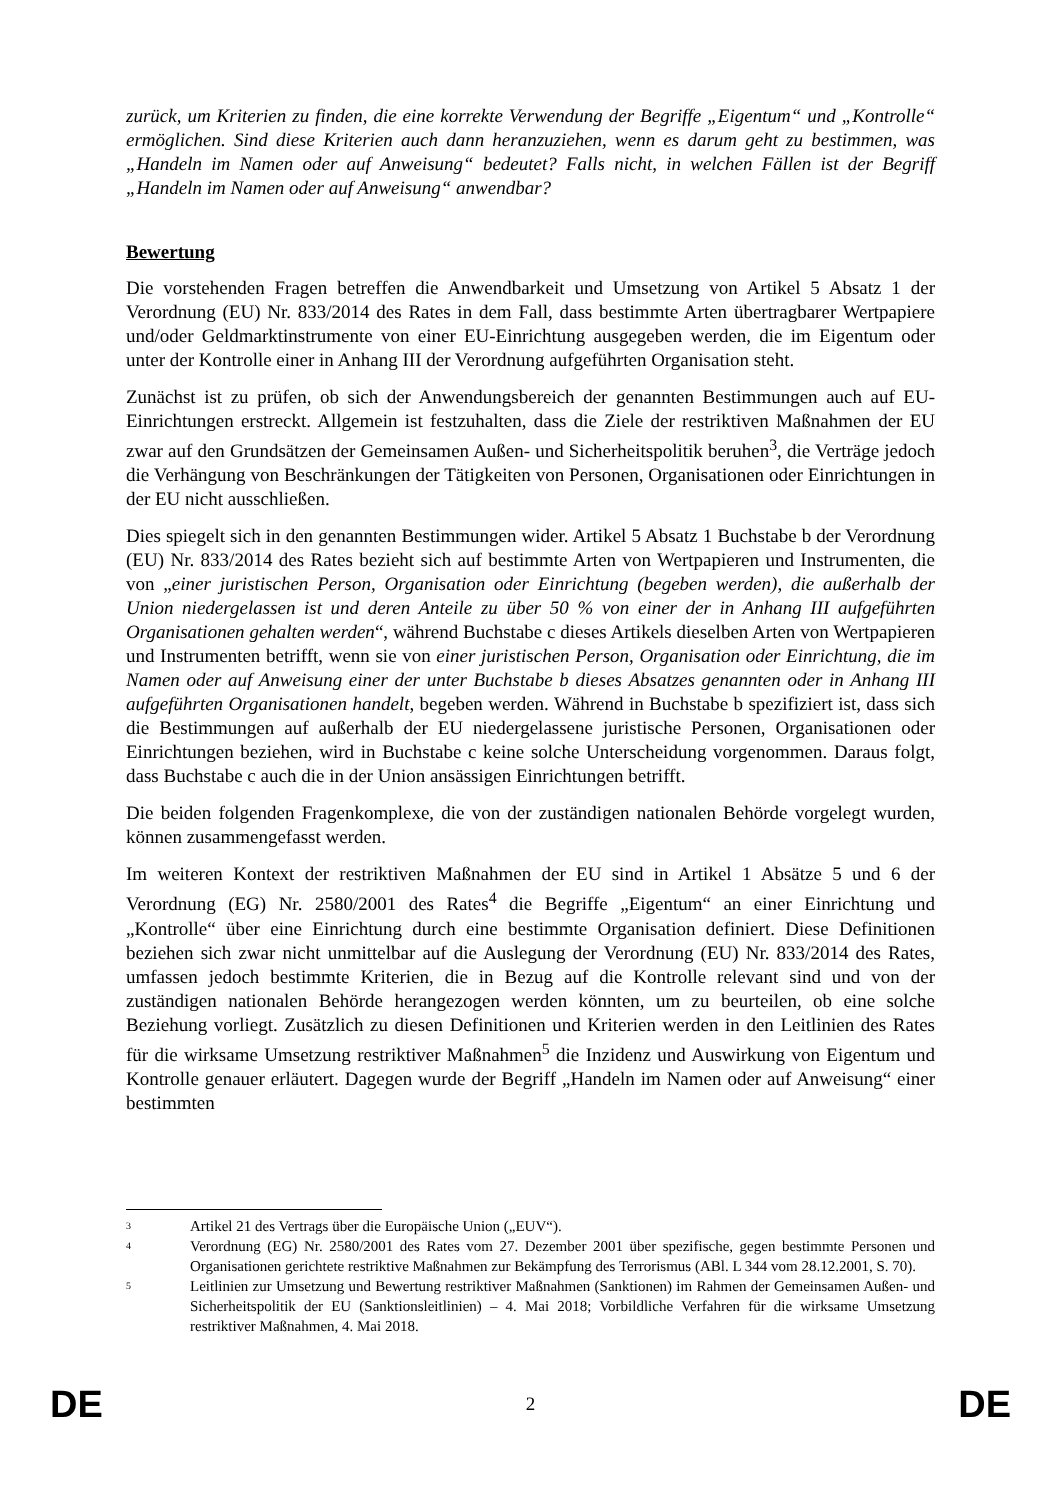zurück, um Kriterien zu finden, die eine korrekte Verwendung der Begriffe „Eigentum“ und „Kontrolle“ ermöglichen. Sind diese Kriterien auch dann heranzuziehen, wenn es darum geht zu bestimmen, was „Handeln im Namen oder auf Anweisung“ bedeutet? Falls nicht, in welchen Fällen ist der Begriff „Handeln im Namen oder auf Anweisung“ anwendbar?
Bewertung
Die vorstehenden Fragen betreffen die Anwendbarkeit und Umsetzung von Artikel 5 Absatz 1 der Verordnung (EU) Nr. 833/2014 des Rates in dem Fall, dass bestimmte Arten übertragbarer Wertpapiere und/oder Geldmarktinstrumente von einer EU-Einrichtung ausgegeben werden, die im Eigentum oder unter der Kontrolle einer in Anhang III der Verordnung aufgeführten Organisation steht.
Zunächst ist zu prüfen, ob sich der Anwendungsbereich der genannten Bestimmungen auch auf EU-Einrichtungen erstreckt. Allgemein ist festzuhalten, dass die Ziele der restriktiven Maßnahmen der EU zwar auf den Grundsätzen der Gemeinsamen Außen- und Sicherheitspolitik beruhen<sup>3</sup>, die Verträge jedoch die Verhängung von Beschränkungen der Tätigkeiten von Personen, Organisationen oder Einrichtungen in der EU nicht ausschließen.
Dies spiegelt sich in den genannten Bestimmungen wider. Artikel 5 Absatz 1 Buchstabe b der Verordnung (EU) Nr. 833/2014 des Rates bezieht sich auf bestimmte Arten von Wertpapieren und Instrumenten, die von „einer juristischen Person, Organisation oder Einrichtung (begeben werden), die außerhalb der Union niedergelassen ist und deren Anteile zu über 50 % von einer der in Anhang III aufgeführten Organisationen gehalten werden“, während Buchstabe c dieses Artikels dieselben Arten von Wertpapieren und Instrumenten betrifft, wenn sie von einer juristischen Person, Organisation oder Einrichtung, die im Namen oder auf Anweisung einer der unter Buchstabe b dieses Absatzes genannten oder in Anhang III aufgeführten Organisationen handelt, begeben werden. Während in Buchstabe b spezifiziert ist, dass sich die Bestimmungen auf außerhalb der EU niedergelassene juristische Personen, Organisationen oder Einrichtungen beziehen, wird in Buchstabe c keine solche Unterscheidung vorgenommen. Daraus folgt, dass Buchstabe c auch die in der Union ansässigen Einrichtungen betrifft.
Die beiden folgenden Fragenkomplexe, die von der zuständigen nationalen Behörde vorgelegt wurden, können zusammengefasst werden.
Im weiteren Kontext der restriktiven Maßnahmen der EU sind in Artikel 1 Absätze 5 und 6 der Verordnung (EG) Nr. 2580/2001 des Rates<sup>4</sup> die Begriffe „Eigentum“ an einer Einrichtung und „Kontrolle“ über eine Einrichtung durch eine bestimmte Organisation definiert. Diese Definitionen beziehen sich zwar nicht unmittelbar auf die Auslegung der Verordnung (EU) Nr. 833/2014 des Rates, umfassen jedoch bestimmte Kriterien, die in Bezug auf die Kontrolle relevant sind und von der zuständigen nationalen Behörde herangezogen werden könnten, um zu beurteilen, ob eine solche Beziehung vorliegt. Zusätzlich zu diesen Definitionen und Kriterien werden in den Leitlinien des Rates für die wirksame Umsetzung restriktiver Maßnahmen<sup>5</sup> die Inzidenz und Auswirkung von Eigentum und Kontrolle genauer erläutert. Dagegen wurde der Begriff „Handeln im Namen oder auf Anweisung“ einer bestimmten
3 Artikel 21 des Vertrags über die Europäische Union („EUV“).
4 Verordnung (EG) Nr. 2580/2001 des Rates vom 27. Dezember 2001 über spezifische, gegen bestimmte Personen und Organisationen gerichtete restriktive Maßnahmen zur Bekämpfung des Terrorismus (ABl. L 344 vom 28.12.2001, S. 70).
5 Leitlinien zur Umsetzung und Bewertung restriktiver Maßnahmen (Sanktionen) im Rahmen der Gemeinsamen Außen- und Sicherheitspolitik der EU (Sanktionsleitlinien) – 4. Mai 2018; Vorbildliche Verfahren für die wirksame Umsetzung restriktiver Maßnahmen, 4. Mai 2018.
DE 2 DE